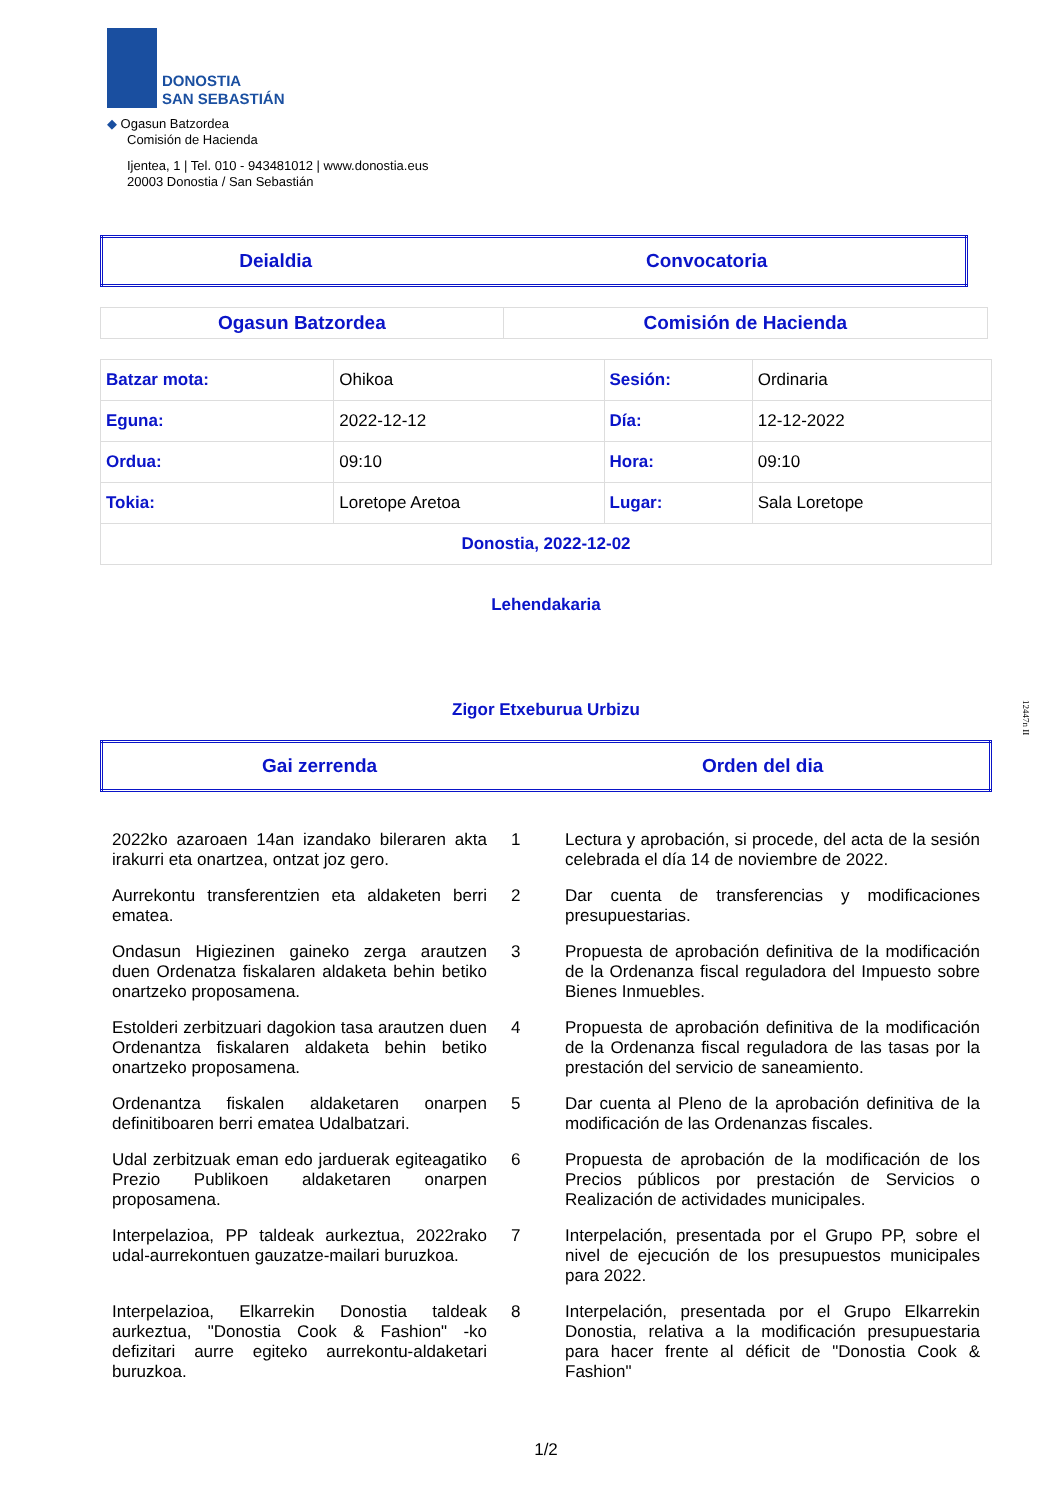DONOSTIA
SAN SEBASTIÁN
◆ Ogasun Batzordea
Comisión de Hacienda
Ijentea, 1 | Tel. 010 - 943481012 | www.donostia.eus
20003 Donostia / San Sebastián
| Deialdia | Convocatoria |
| Ogasun Batzordea | Comisión de Hacienda |
| Batzar mota: | Ohikoa | Sesión: | Ordinaria |
| Eguna: | 2022-12-12 | Día: | 12-12-2022 |
| Ordua: | 09:10 | Hora: | 09:10 |
| Tokia: | Loretope Aretoa | Lugar: | Sala Loretope |
| Donostia, 2022-12-02 | | | |
Lehendakaria
Zigor Etxeburua Urbizu
| Gai zerrenda | Orden del dia |
| 2022ko azaroaen 14an izandako bileraren akta irakurri eta onartzea, ontzat joz gero. | 1 | Lectura y aprobación, si procede, del acta de la sesión celebrada el día 14 de noviembre de 2022. |
| Aurrekontu transferentzien eta aldaketen berri ematea. | 2 | Dar cuenta de transferencias y modificaciones presupuestarias. |
| Ondasun Higiezinen gaineko zerga arautzen duen Ordenatza fiskalaren aldaketa behin betiko onartzeko proposamena. | 3 | Propuesta de aprobación definitiva de la modificación de la Ordenanza fiscal reguladora del Impuesto sobre Bienes Inmuebles. |
| Estolderi zerbitzuari dagokion tasa arautzen duen Ordenantza fiskalaren aldaketa behin betiko onartzeko proposamena. | 4 | Propuesta de aprobación definitiva de la modificación de la Ordenanza fiscal reguladora de las tasas por la prestación del servicio de saneamiento. |
| Ordenantza fiskalen aldaketaren onarpen definitiboaren berri ematea Udalbatzari. | 5 | Dar cuenta al Pleno de la aprobación definitiva de la modificación de las Ordenanzas fiscales. |
| Udal zerbitzuak eman edo jarduerak egiteagatiko Prezio Publikoen aldaketaren onarpen proposamena. | 6 | Propuesta de aprobación de la modificación de los Precios públicos por prestación de Servicios o Realización de actividades municipales. |
| Interpelazioa, PP taldeak aurkeztua, 2022rako udal-aurrekontuen gauzatze-mailari buruzkoa. | 7 | Interpelación, presentada por el Grupo PP, sobre el nivel de ejecución de los presupuestos municipales para 2022. |
| Interpelazioa, Elkarrekin Donostia taldeak aurkeztua, "Donostia Cook & Fashion" -ko defizitari aurre egiteko aurrekontu-aldaketari buruzkoa. | 8 | Interpelación, presentada por el Grupo Elkarrekin Donostia, relativa a la modificación presupuestaria para hacer frente al déficit de "Donostia Cook & Fashion" |
1/2
12447n II